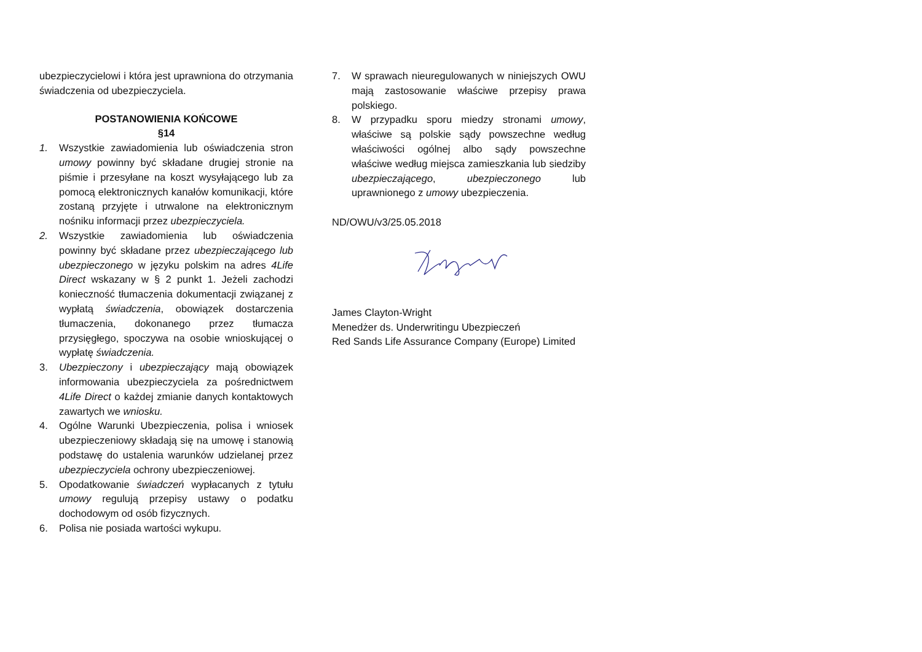ubezpieczycielowi i która jest uprawniona do otrzymania świadczenia od ubezpieczyciela.
POSTANOWIENIA KOŃCOWE
§14
1. Wszystkie zawiadomienia lub oświadczenia stron umowy powinny być składane drugiej stronie na piśmie i przesyłane na koszt wysyłającego lub za pomocą elektronicznych kanałów komunikacji, które zostaną przyjęte i utrwalone na elektronicznym nośniku informacji przez ubezpieczyciela.
2. Wszystkie zawiadomienia lub oświadczenia powinny być składane przez ubezpieczającego lub ubezpieczonego w języku polskim na adres 4Life Direct wskazany w § 2 punkt 1. Jeżeli zachodzi konieczność tłumaczenia dokumentacji związanej z wypłatą świadczenia, obowiązek dostarczenia tłumaczenia, dokonanego przez tłumacza przysięgłego, spoczywa na osobie wnioskującej o wypłatę świadczenia.
3. Ubezpieczony i ubezpieczający mają obowiązek informowania ubezpieczyciela za pośrednictwem 4Life Direct o każdej zmianie danych kontaktowych zawartych we wniosku.
4. Ogólne Warunki Ubezpieczenia, polisa i wniosek ubezpieczeniowy składają się na umowę i stanowią podstawę do ustalenia warunków udzielanej przez ubezpieczyciela ochrony ubezpieczeniowej.
5. Opodatkowanie świadczeń wypłacanych z tytułu umowy regulują przepisy ustawy o podatku dochodowym od osób fizycznych.
6. Polisa nie posiada wartości wykupu.
7. W sprawach nieuregulowanych w niniejszych OWU mają zastosowanie właściwe przepisy prawa polskiego.
8. W przypadku sporu miedzy stronami umowy, właściwe są polskie sądy powszechne według właściwości ogólnej albo sądy powszechne właściwe według miejsca zamieszkania lub siedziby ubezpieczającego, ubezpieczonego lub uprawnionego z umowy ubezpieczenia.
ND/OWU/v3/25.05.2018
James Clayton-Wright
Menedżer ds. Underwritingu Ubezpieczeń
Red Sands Life Assurance Company (Europe) Limited